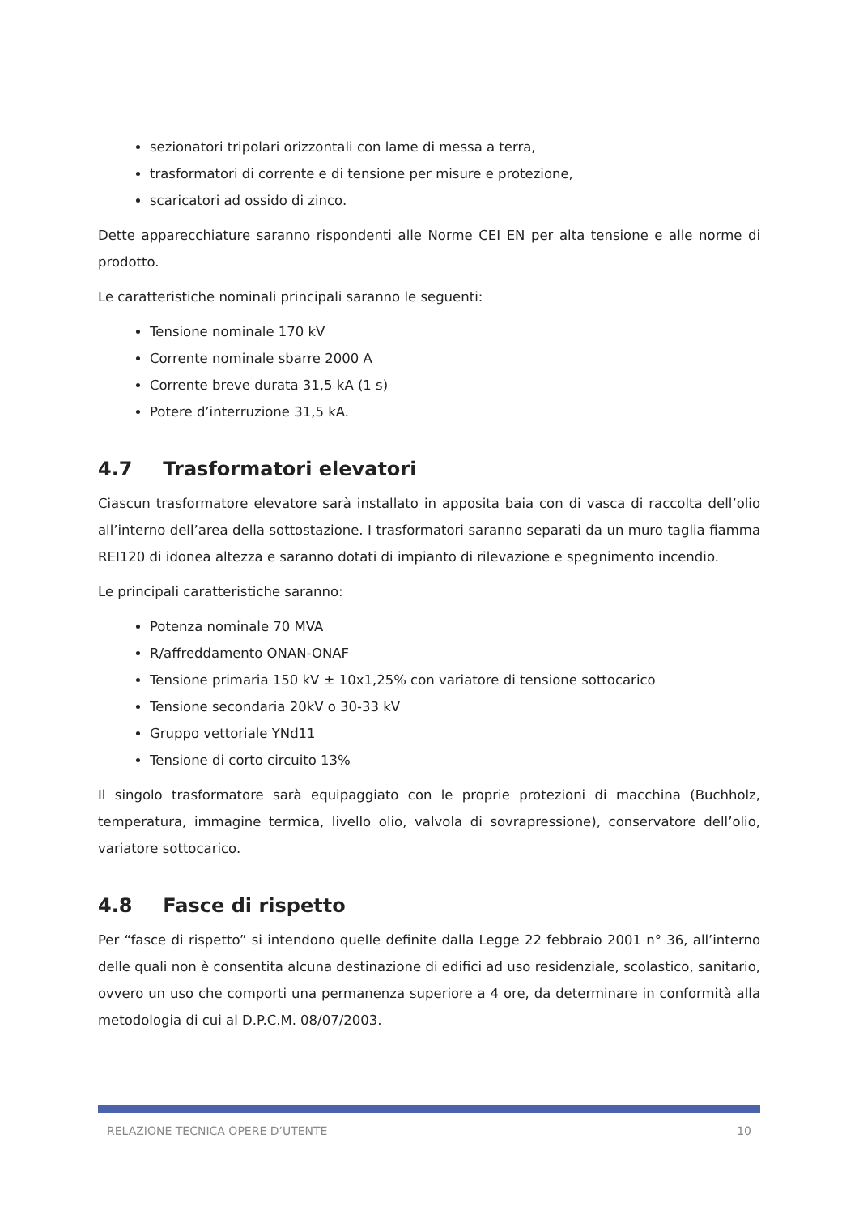sezionatori tripolari orizzontali con lame di messa a terra,
trasformatori di corrente e di tensione per misure e protezione,
scaricatori ad ossido di zinco.
Dette apparecchiature saranno rispondenti alle Norme CEI EN per alta tensione e alle norme di prodotto.
Le caratteristiche nominali principali saranno le seguenti:
Tensione nominale 170 kV
Corrente nominale sbarre 2000 A
Corrente breve durata 31,5 kA (1 s)
Potere d’interruzione 31,5 kA.
4.7 Trasformatori elevatori
Ciascun trasformatore elevatore sarà installato in apposita baia con di vasca di raccolta dell’olio all’interno dell’area della sottostazione. I trasformatori saranno separati da un muro taglia fiamma REI120 di idonea altezza e saranno dotati di impianto di rilevazione e spegnimento incendio.
Le principali caratteristiche saranno:
Potenza nominale 70 MVA
R/affreddamento ONAN-ONAF
Tensione primaria 150 kV ± 10x1,25% con variatore di tensione sottocarico
Tensione secondaria 20kV o 30-33 kV
Gruppo vettoriale YNd11
Tensione di corto circuito 13%
Il singolo trasformatore sarà equipaggiato con le proprie protezioni di macchina (Buchholz, temperatura, immagine termica, livello olio, valvola di sovrapressione), conservatore dell’olio, variatore sottocarico.
4.8 Fasce di rispetto
Per “fasce di rispetto” si intendono quelle definite dalla Legge 22 febbraio 2001 n° 36, all’interno delle quali non è consentita alcuna destinazione di edifici ad uso residenziale, scolastico, sanitario, ovvero un uso che comporti una permanenza superiore a 4 ore, da determinare in conformità alla metodologia di cui al D.P.C.M. 08/07/2003.
RELAZIONE TECNICA OPERE D’UTENTE 10